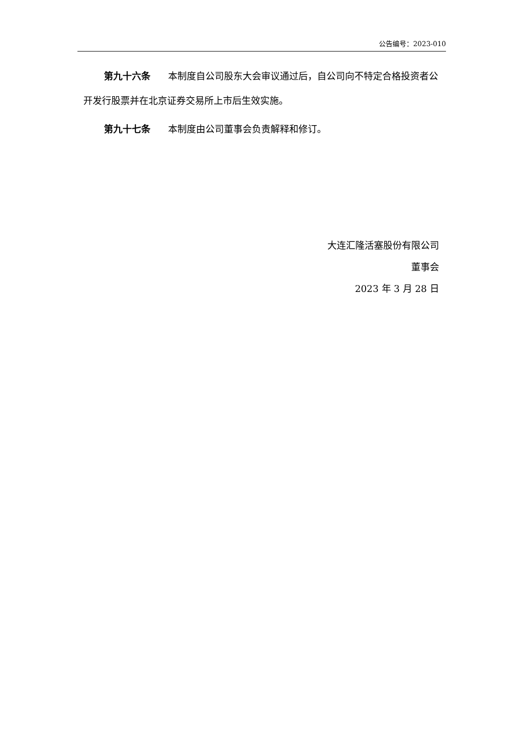公告编号：2023-010
第九十六条 本制度自公司股东大会审议通过后，自公司向不特定合格投资者公开发行股票并在北京证券交易所上市后生效实施。
第九十七条 本制度由公司董事会负责解释和修订。
大连汇隆活塞股份有限公司
董事会
2023 年 3 月 28 日